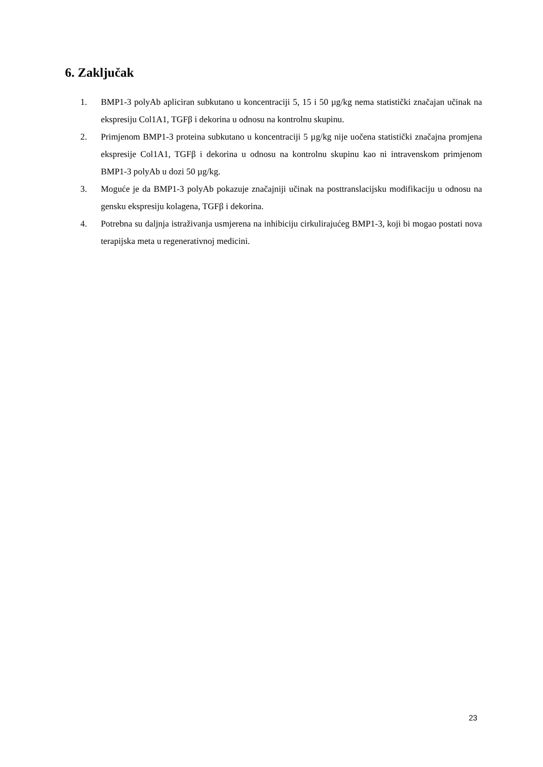6. Zaključak
1. BMP1-3 polyAb apliciran subkutano u koncentraciji 5, 15 i 50 µg/kg nema statistički značajan učinak na ekspresiju Col1A1, TGFβ i dekorina u odnosu na kontrolnu skupinu.
2. Primjenom BMP1-3 proteina subkutano u koncentraciji 5 µg/kg nije uočena statistički značajna promjena ekspresije Col1A1, TGFβ i dekorina u odnosu na kontrolnu skupinu kao ni intravenskom primjenom BMP1-3 polyAb u dozi 50 µg/kg.
3. Moguće je da BMP1-3 polyAb pokazuje značajniji učinak na posttranslacijsku modifikaciju u odnosu na gensku ekspresiju kolagena, TGFβ i dekorina.
4. Potrebna su daljnja istraživanja usmjerena na inhibiciju cirkulirajućeg BMP1-3, koji bi mogao postati nova terapijska meta u regenerativnoj medicini.
23